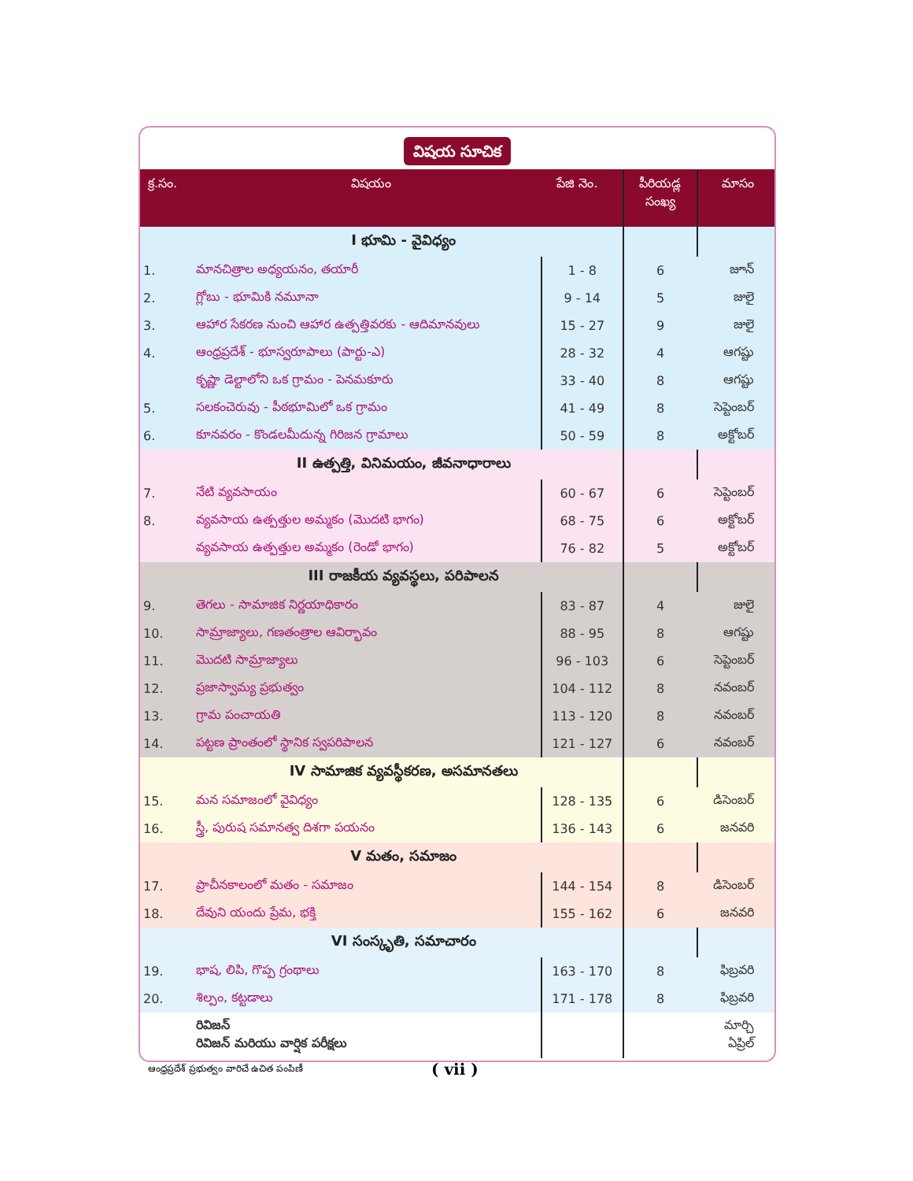విషయ సూచిక
| క్ర.సం. | విషయం పేజి నెం. | | పీరియడ్ల సంఖ్య | మాసం |
| --- | --- | --- | --- | --- |
| | I భూమి - వైవిధ్యం | | | |
| 1. | మానచిత్రాల అధ్యయనం, తయారీ | 1 - 8 | 6 | జూన్ |
| 2. | గ్లోబు - భూమికి నమూనా | 9 - 14 | 5 | జులై |
| 3. | ఆహార సేకరణ నుంచి ఆహార ఉత్పత్తివరకు - ఆదిమానవులు | 15 - 27 | 9 | జులై |
| 4. | ఆంధ్రప్రదేశ్ - భూస్వరూపాలు (పార్టు-ఎ) | 28 - 32 | 4 | ఆగష్టు |
| | కృష్ణా డెల్టాలోని ఒక గ్రామం - పెనమకూరు | 33 - 40 | 8 | ఆగష్టు |
| 5. | సలకంచెరువు - పీఠభూమిలో ఒక గ్రామం | 41 - 49 | 8 | సెప్టెంబర్ |
| 6. | కూనవరం - కొండలమీదున్న గిరిజన గ్రామాలు | 50 - 59 | 8 | అక్టోబర్ |
| | II ఉత్పత్తి, వినిమయం, జీవనాధారాలు | | | |
| 7. | నేటి వ్యవసాయం | 60 - 67 | 6 | సెప్టెంబర్ |
| 8. | వ్యవసాయ ఉత్పత్తుల అమ్మకం (మొదటి భాగం) | 68 - 75 | 6 | అక్టోబర్ |
| | వ్యవసాయ ఉత్పత్తుల అమ్మకం (రెండో భాగం) | 76 - 82 | 5 | అక్టోబర్ |
| | III రాజకీయ వ్యవస్థలు, పరిపాలన | | | |
| 9. | తెగలు - సామాజిక నిర్ణయాధికారం | 83 - 87 | 4 | జులై |
| 10. | సామ్రాజ్యాలు, గణతంత్రాల ఆవిర్భావం | 88 - 95 | 8 | ఆగష్టు |
| 11. | మొదటి సామ్రాజ్యాలు | 96 - 103 | 6 | సెప్టెంబర్ |
| 12. | ప్రజాస్వామ్య ప్రభుత్వం | 104 - 112 | 8 | నవంబర్ |
| 13. | గ్రామ పంచాయతి | 113 - 120 | 8 | నవంబర్ |
| 14. | పట్టణ ప్రాంతంలో స్థానిక స్వపరిపాలన | 121 - 127 | 6 | నవంబర్ |
| | IV సామాజిక వ్యవస్థీకరణ, అసమానతలు | | | |
| 15. | మన సమాజంలో వైవిధ్యం | 128 - 135 | 6 | డిసెంబర్ |
| 16. | స్త్రీ, పురుష సమానత్వ దిశగా పయనం | 136 - 143 | 6 | జనవరి |
| | V మతం, సమాజం | | | |
| 17. | ప్రాచీనకాలంలో మతం - సమాజం | 144 - 154 | 8 | డిసెంబర్ |
| 18. | దేవుని యందు ప్రేమ, భక్తి | 155 - 162 | 6 | జనవరి |
| | VI సంస్కృతి, సమాచారం | | | |
| 19. | భాష, లిపి, గొప్ప గ్రంథాలు | 163 - 170 | 8 | ఫిబ్రవరి |
| 20. | శిల్పం, కట్టడాలు | 171 - 178 | 8 | ఫిబ్రవరి |
| | రివిజన్ రివిజన్ మరియు వార్షిక పరీక్షలు | | | మార్చి ఏప్రిల్ |
ఆంధ్రప్రదేశ్ ప్రభుత్వం వారిచే ఉచిత పంపిణీ
( vii )